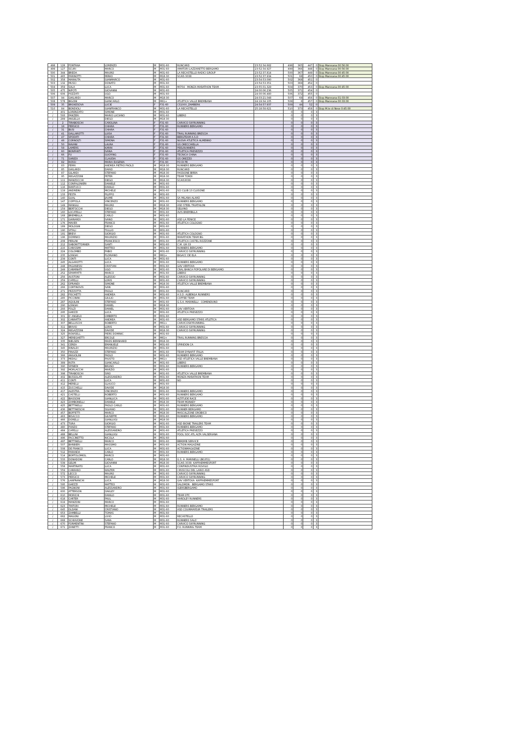| 498 | 128 | FONTANA | LORENZO | M | M31-60 | RUNCARD | 23:52:34.682 | 498 | 365 | 447 | 0 | Stop Maresana 00:56:00 |
| 499 | 127 | SCURI | MARCO | M | M31-60 | AMATORI LAZZARETTO BERGAMO | 23:52:34.927 | 499 | 366 | 448 | 0 | Stop Maresana 00:56:00 |
| 500 | 344 | BREDA | MAURO | M | M31-60 | LA RECASTELLO RADICI GROUP | 23:52:37.814 | 500 | 367 | 449 | 0 | Stop Maresana 00:45:00 |
| 501 | 465 | FARINOTTI | MIRKO | M | M18-30 | SCAIS 3038 | 23:52:37.934 | 501 | 68 | 450 | 0 | Stop Maresana 00:45:00 |
| 502 | 358 | MARAUTA | GIANMARCO | M | M31-60 | | 23:54:53.090 | 502 | 368 | 451 | 0 | |
| 503 | 132 | MUSCI | DONATO | M | M31-60 | | 23:54:53.351 | 503 | 369 | 452 | 0 | |
| 504 | 359 | SALA | LUCA | M | M31-60 | MI704 - MONZA MARATHON TEAM - | 23:55:01.329 | 504 | 370 | 453 | 0 | Stop Maresana 00:45:00 |
| 505 | 475 | NIPOTI | GIOVANNI | M | M31-60 | | 24:00:06.236 | 505 | 371 | 454 | 0 | |
| 506 | 606 | POZZATI | UGO | M | M31-60 | | 24:00:06.480 | 506 | 372 | 455 | 0 | |
| 507 | 94 | GHILARDI | MARCO | M | M18-30 | | 24:03:21.048 | 507 | 69 | 456 | 0 | Stop Maresana 01:03:00 |
| 508 | 578 | BIGONI | GIANCARLO | M | M61+ | ATLETICA VALLE BREMBANA | 24:19:34.105 | 508 | 6 | 457 | 0 | Stop Maresana 00:33:00 |
| 509 | 35 | BROKESOVA | LUCIE | F | F31-60 | CS1000_ZAMBERK | 24:54:57.937 | 509 | 44 | 52 | 0 | |
| 510 | 84 | BONDIOLI | GIANFRANCO | M | M31-60 | LA RECASTELLO | 25:18:58.621 | 510 | 373 | 458 | 0 | Stop M.te di Nese 0:45:00 |
| / | 401 | LORENZATO | SIMONE | M | M31-60 | | | 0 | 0 | 0 | 3 | |
| / | 593 | PANZERI | MARIO LUCIANO | M | M31-60 | LIBERO | | 0 | 0 | 0 | 3 | |
| / | 289 | ANGELLA | DIEGO | M | M18-30 | | | 0 | 0 | 0 | 3 | |
| / | 2 | TIRABOSCHI | CAROLINA | F | F31-60 | CARVICO SKYRUNNING | | 0 | 0 | 0 | 3 | |
| / | 18 | PERSICO | CHIARA | F | F31-60 | RUNNERS BERGAMO | | 0 | 0 | 0 | 3 | |
| / | 31 | BUSI | CHIARA | F | F31-60 | | | 0 | 0 | 0 | 3 | |
| / | 41 | GALLAROTTI | LUISA | F | F31-60 | TRAIL RUNNING BRESCIA | | 0 | 0 | 0 | 3 | |
| / | 47 | SPODATI | CHIARA | F | F31-60 | BERGTEAM A.S.D | | 0 | 0 | 0 | 3 | |
| / | 48 | CORNOLTI | SIMONA | F | F31-60 | NUOVA ATLETICA ALMENNO | | 0 | 0 | 0 | 3 | |
| / | 50 | RAVANI | LAURA | F | F31-60 | GS ORECCHIELLA | | 0 | 0 | 0 | 3 | |
| / | 58 | LAMERS | KARIN | F | F31-60 | PEELRUNNERS | | 0 | 0 | 0 | 3 | |
| / | 60 | BONFANTI | IVANA | F | F31-60 | ATLETICA PRESEZZO | | 0 | 0 | 0 | 3 | |
| / | 66 | FU | GUOYING | F | F31-60 | TECNICA CHINA | | 0 | 0 | 0 | 3 | |
| / | 71 | SAREDI | CLAUDIA | F | F31-60 | GS OREZZO | | 0 | 0 | 0 | 3 | |
| / | 82 | ROSSI | MARIA EUGENIA | F | F31-60 | FO DI PE | | 0 | 0 | 0 | 3 | |
| / | 83 | FERRI | ANDREA PIETRO PAOLO | M | M18-30 | RUNNERS BERGAMO | | 0 | 0 | 0 | 3 | |
| / | 85 | GHILARDI | DARIO | M | M18-30 | RUNCARD | | 0 | 0 | 0 | 3 | |
| / | 87 | GILARDI | STEFANO | M | M18-30 | PASSIONE BIRRA | | 0 | 0 | 0 | 3 | |
| / | 95 | REGAZZONI | PETER | M | M18-30 | TEAM TORDI | | 0 | 0 | 0 | 3 | |
| / | 111 | MANZOCCHI | DIEGO | M | M18-30 | SCAIS3038 | | 0 | 0 | 0 | 3 | |
| / | 112 | CONFALONIERI | DANIELE | M | M31-60 | | | 0 | 0 | 0 | 3 | |
| / | 116 | RANTUCCI | DANILO | M | M31-60 | | | 0 | 0 | 0 | 3 | |
| / | 119 | ANDREINI | MICHELE | M | M31-60 | SCI CLUB 13 CLUSONE | | 0 | 0 | 0 | 3 | |
| / | 133 | FESTA | FILIPPO | M | M31-60 | | | 0 | 0 | 0 | 3 | |
| / | 140 | GUAL | JAUME | M | M31-60 | SA MILANA-ALARÓ | | 0 | 0 | 0 | 3 | |
| / | 147 | COPPOLA | VINCENZO | M | M31-60 | RUNNERS BERGAMO | | 0 | 0 | 0 | 3 | |
| / | 149 | MANGILI | MAURO | M | M18-30 | ASD STEEL TRIATHLON | | 0 | 0 | 0 | 3 | |
| / | 159 | BERTOCCHI | DIEGO | M | M18-30 | SELVINO | | 0 | 0 | 0 | 3 | |
| / | 160 | LOCATELLI | STEFANO | M | M31-60 | AVIS BREMBILLA | | 0 | 0 | 0 | 3 | |
| / | 168 | BREMBILLA | CARLO | M | M31-60 | | | 0 | 0 | 0 | 3 | |
| / | 171 | GHIRARDI | IVANO | M | M31-60 | ASD LA FENICE | | 0 | 0 | 0 | 3 | |
| / | 176 | MAVER | FRANCO | M | M31-60 | ATLETICA COLOGNO | | 0 | 0 | 0 | 3 | |
| / | 189 | MOLOGNI | DIEGO | M | M31-60 | | | 0 | 0 | 0 | 3 | |
| / | 190 | VITALI | TULLIO | M | M31-60 | | | 0 | 0 | 0 | 3 | |
| / | 191 | BREVI | GIORGIO | M | M31-60 | ATLETICA COLOGNO | | 0 | 0 | 0 | 3 | |
| / | 196 | DOMINICI | MAURIZIO | M | M31-60 | MARATHON TEAM BG | | 0 | 0 | 0 | 3 | |
| / | 208 | PERLINI | FRANCESCO | M | M31-60 | ATLETICA CASTEL ROZZONE | | 0 | 0 | 0 | 3 | |
| / | 212 | SABORITTORNER | SANTI | M | M31-60 | C.M. GR-33 | | 0 | 0 | 0 | 3 | |
| / | 215 | CARISSIMI | MATTEO | M | M31-60 | RUNNERS BERGAMO | | 0 | 0 | 0 | 3 | |
| / | 224 | COLOMBO | FABIO | M | M31-60 | CARVICO SKYRUNNING | | 0 | 0 | 0 | 3 | |
| / | 235 | LONGHI | FLORIANO | M | M61+ | BIGACC DE ELA | | 0 | 0 | 0 | 3 | |
| / | 239 | CONTI | LUCA | M | M31-60 | | | 0 | 0 | 0 | 3 | |
| / | 245 | ALGAROTTI | LUCA | M | M31-60 | RUNNERS BERGAMO | | 0 | 0 | 0 | 3 | |
| / | 248 | PAGANESSI | CRISTIAN | M | M31-60 | GAV VERTOVA | | 0 | 0 | 0 | 3 | |
| / | 249 | CARMINATI | UGO | M | M31-60 | CRAL BANCA POPOLARE DI BERGAMO | | 0 | 0 | 0 | 3 | |
| / | 252 | SPAMPATTI | MARCO | M | M31-60 | LIBERO | | 0 | 0 | 0 | 3 | |
| / | 256 | AUSTONI | ALESSIO | M | M31-60 | CARVICO SKYRUNNING | | 0 | 0 | 0 | 3 | |
| / | 259 | CAPELLI | LORIS | M | M31-60 | CARVICO SKYRUNNING | | 0 | 0 | 0 | 3 | |
| / | 262 | OPRANDI | SIMONE | M | M18-30 | ATLETICA VALLE BREMBANA | | 0 | 0 | 0 | 3 | |
| / | 266 | CORTINOVIS | IVAN | M | M31-60 | | | 0 | 0 | 0 | 3 | |
| / | 271 | PEZZOTTA | PAOLO | M | M31-60 | RUNCARD | | 0 | 0 | 0 | 3 | |
| / | 282 | FISCHETTI | ANDREA | M | M31-60 | A.S.D. ALBENGA RUNNERS | | 0 | 0 | 0 | 3 | |
| / | 285 | PICCININI | GIULIO | M | M31-60 | COFFEE TEAM | | 0 | 0 | 0 | 3 | |
| / | 287 | AQUILINI | STEFANO | M | M31-60 | G.S.A. MARINELLI - COMENDUNO | | 0 | 0 | 0 | 3 | |
| / | 290 | LONGHI | DANIEL | M | M18-30 | | | 0 | 0 | 0 | 3 | |
| / | 293 | FOLZI | DANIEL | M | M31-60 | GAV VERTOVA | | 0 | 0 | 0 | 3 | |
| / | 295 | GHEZZI | LUCA | M | M31-60 | ATLETICA PRESEZZO | | 0 | 0 | 0 | 3 | |
| / | 301 | D`ANGELO | UMBERTO | M | M31-60 | | | 0 | 0 | 0 | 3 | |
| / | 302 | CARRATTA | ANDREA | M | M31-60 | ASD BERGAMO STARS ATLETICA | | 0 | 0 | 0 | 3 | |
| / | 307 | BELLUSCHI | ROBERTO | M | M61+ | CARVICOSKYRUNNING | | 0 | 0 | 0 | 3 | |
| / | 311 | BRIVIO | LORIS | M | M31-60 | CARVICO SKYRUNNING | | 0 | 0 | 0 | 3 | |
| / | 324 | REGAZZONI | DAVIDE | M | M18-30 | CARVICO SKYRUNNING | | 0 | 0 | 0 | 3 | |
| / | 325 | ROWSELL | PIERS DOMINIC | M | M31-60 | | | 0 | 0 | 0 | 3 | |
| / | 327 | MEREGHETTI | ERCOLE | M | M61+ | TRAIL RUNNING BRESCIA | | 0 | 0 | 0 | 3 | |
| / | 335 | NIELSEN | MADS BERNHARD | M | M18-30 | | | 0 | 0 | 0 | 3 | |
| / | 341 | CEREA | EMANUELE | M | M31-60 | SPIRIDON CA | | 0 | 0 | 0 | 3 | |
| / | 345 | RINALDI | MAURIZIO | M | M31-60 | | | 0 | 0 | 0 | 3 | |
| / | 350 | FINAZZI | STEFANO | M | M31-60 | TEAM DYNAFIT ITALIA | | 0 | 0 | 0 | 3 | |
| / | 366 | ANGIOLINI | PAOLO | M | M31-60 | RUNNERS BERGAMO | | 0 | 0 | 0 | 3 | |
| / | 373 | MIDALI | FAUSTO | M | M61+ | ASD ATLETICA VALLE BREMBANA | | 0 | 0 | 0 | 3 | |
| / | 389 | ROTA | GIANCARLO | M | M31-60 | LIBERO | | 0 | 0 | 0 | 3 | |
| / | 390 | SPINEDI | BRUNO | M | M31-60 | RUNNERS BERGAMO | | 0 | 0 | 0 | 3 | |
| / | 392 | MORLACCHI | MARZIO | M | M31-60 | | | 0 | 0 | 0 | 3 | |
| / | 398 | TIRABOSCHI | SIRO | M | M31-60 | ATLETICA VALLE BREMBANA | | 0 | 0 | 0 | 3 | |
| / | 402 | BUSSOLATI | ALESSANDRO | M | M31-60 | MONZA MARATHON TEAM | | 0 | 0 | 0 | 3 | |
| / | 411 | CONTI | LUCA | M | M31-60 | NO | | 0 | 0 | 0 | 3 | |
| / | 412 | MERELLI | GLAUCO | M | M31-60 | | | 0 | 0 | 0 | 3 | |
| / | 415 | ZUCCHELLI | DAVIDE | M | M18-30 | | | 0 | 0 | 0 | 3 | |
| / | 417 | ALESTRA | VINCENZO | M | M31-60 | RUNNERS BERGAMO | | 0 | 0 | 0 | 3 | |
| / | 421 | CASTELLI | ROBERTO | M | M31-60 | RUNNERS BERGAMO | | 0 | 0 | 0 | 3 | |
| / | 422 | BIASSONI | GIANLUCA | M | M31-60 | ALTITUDE RACE | | 0 | 0 | 0 | 3 | |
| / | 423 | ZAMBONELLI | DANIELE | M | M18-30 | TEAM MONKEY | | 0 | 0 | 0 | 3 | |
| / | 425 | BETTINELLI | PAOLO CARLO | M | M31-60 | RUNNERS BERGAMO | | 0 | 0 | 0 | 3 | |
| / | 436 | BETTINESCHI | SILVANO | M | M31-60 | RUNNER BERGAMO | | 0 | 0 | 0 | 3 | |
| / | 457 | BOFFETTI | MARCO | M | M18-30 | MASCALZONE OROBICO | | 0 | 0 | 0 | 3 | |
| / | 463 | BISACCO | GIUSEPPE | M | M31-60 | RUNNERS BERGAMO | | 0 | 0 | 0 | 3 | |
| / | 466 | DORELLI | GIANLUIGI | M | M18-30 | | | 0 | 0 | 0 | 3 | |
| / | 473 | TURA | GIORGIO | M | M31-60 | ASD BIONE TRAILERS TEAM | | 0 | 0 | 0 | 3 | |
| / | 480 | PUNZO | STEFANO | M | M31-60 | RUNNERS BERGAMO | | 0 | 0 | 0 | 3 | |
| / | 484 | CAPELLI | ALESSANDRO | M | M31-60 | ATLETICA PRESEZZO | | 0 | 0 | 0 | 3 | |
| / | 488 | BELLINI | GIANLUIGI | M | M31-60 | POOL SOC.ATL.ALTA VALSERIANA | | 0 | 0 | 0 | 3 | |
| / | 496 | FACCINETTO | NICOLA | M | M31-60 | | | 0 | 0 | 0 | 3 | |
| / | 497 | BETTINELLI | MARCO | M | M31-60 | BBM/MB SERVICE | | 0 | 0 | 0 | 3 | |
| / | 507 | BARBIERI | MASSIMO | M | M31-60 | ACTION MAGAZINE | | 0 | 0 | 0 | 3 | |
| / | 508 | DE FRANCO | LUCA | M | M31-60 | ACTIONMAGAZINE | | 0 | 0 | 0 | 3 | |
| / | 512 | FARANDA | CARLO | M | M31-60 | RUNNERS BERGAMO | | 0 | 0 | 0 | 3 | |
| / | 514 | BORTOLOMIOL | MARCO | M | M31-60 | | | 0 | 0 | 0 | 3 | |
| / | 533 | DONADONI | CARLO | M | M18-30 | G.S. A. MARINELLI (BG351) | | 0 | 0 | 0 | 3 | |
| / | 539 | GELMI | GIOVANNI | M | M18-30 | SCAIS 3038- KAPPAEMMESPORT | | 0 | 0 | 0 | 3 | |
| / | 558 | MARTINATO | LUCA | M | M31-60 | CONFINDUSTRIA ROVIGO | | 0 | 0 | 0 | 3 | |
| / | 559 | CARRARO | WALTER | M | M31-60 | I MUSCOLI DEL LARIO ASD | | 0 | 0 | 0 | 3 | |
| / | 572 | LECCO | MAURO | M | M31-60 | CARVICO SKYRUNNING | | 0 | 0 | 0 | 3 | |
| / | 573 | PERSICO | MICHELE | M | M31-60 | CARVICO SKYRUNNING | | 0 | 0 | 0 | 3 | |
| / | 576 | LANFRANCHI | LUCA | M | M18-30 | GAV VERTOVA- KAPPAEMMESPORT | | 0 | 0 | 0 | 3 | |
| / | 595 | GHEZZI | MATTEO | M | M31-60 | SALOMON - BERGAMO STARS | | 0 | 0 | 0 | 3 | |
| / | 596 | PAGNONI | ALESSANDRO | M | M31-60 | IGERSBERGAMO | | 0 | 0 | 0 | 3 | |
| / | 600 | ATTERSON | OAKLEY | M | M31-60 | | | 0 | 0 | 0 | 3 | |
| / | 610 | MORICHI | DANILO | M | M31-60 | TEAM OTC | | 0 | 0 | 0 | 3 | |
| / | 618 | CARTER | PAUL | M | M31-60 | HARDLEY RUNNERS | | 0 | 0 | 0 | 3 | |
| / | 619 | MANZONI | MARCO | M | M31-60 | | | 0 | 0 | 0 | 3 | |
| / | 623 | TINTORI | MICHELE | M | M31-60 | RUNNERS BERGAMO | | 0 | 0 | 0 | 3 | |
| / | 645 | OLDANI | CRISTIANO | M | M31-60 | ASD COURMAYEUR TRAILERS | | 0 | 0 | 0 | 3 | |
| / | 653 | ZAMBELLI | TOMAS | M | M31-60 | | | 0 | 0 | 0 | 3 | |
| / | 662 | MAGONI | LIVIO | M | M31-60 | RECASTELLO | | 0 | 0 | 0 | 3 | |
| / | 668 | SCHIAVONE | SARA | M | M31-60 | RUNNERS SALO` | | 0 | 0 | 0 | 3 | |
| / | 670 | FORMENTINI | STEFANO | M | M31-60 | CARVICO SKYRUNNING | | 0 | 0 | 0 | 3 | |
| / | 671 | ZANETTI | FRANCO | M | M31-60 | F.O. RUNNING TEAM | | 0 | 0 | 0 | 3 | |